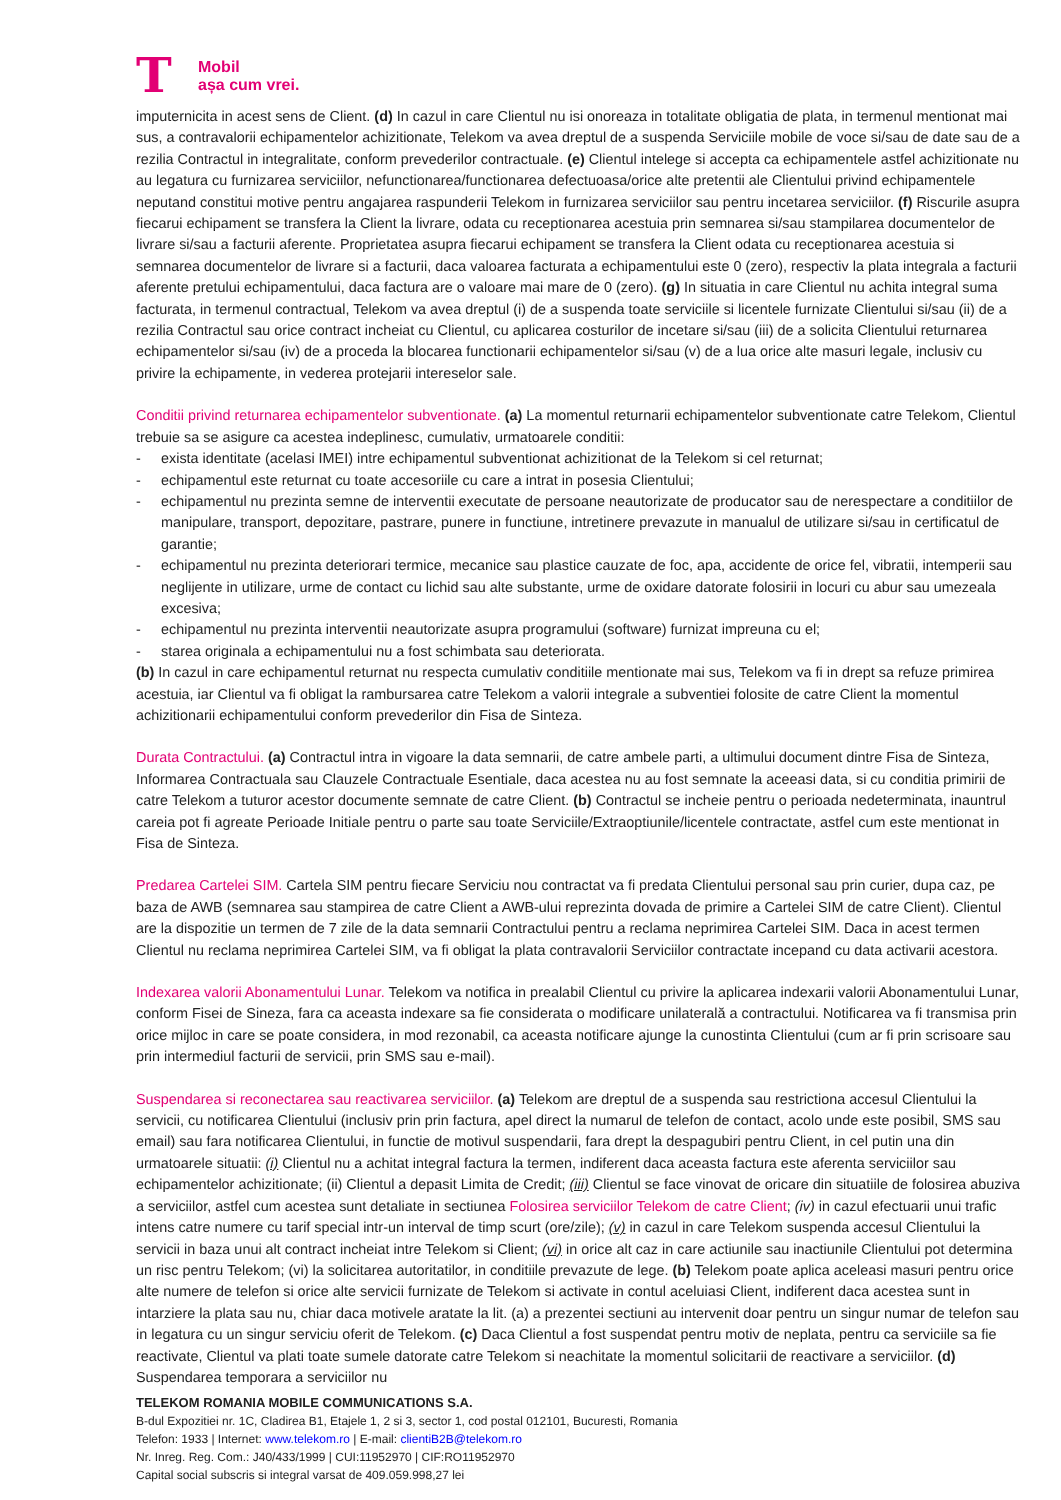T
Mobil
așa cum vrei.
imputernicita in acest sens de Client. (d) In cazul in care Clientul nu isi onoreaza in totalitate obligatia de plata, in termenul mentionat mai sus, a contravalorii echipamentelor achizitionate, Telekom va avea dreptul de a suspenda Serviciile mobile de voce si/sau de date sau de a rezilia Contractul in integralitate, conform prevederilor contractuale. (e) Clientul intelege si accepta ca echipamentele astfel achizitionate nu au legatura cu furnizarea serviciilor, nefunctionarea/functionarea defectuoasa/orice alte pretentii ale Clientului privind echipamentele neputand constitui motive pentru angajarea raspunderii Telekom in furnizarea serviciilor sau pentru incetarea serviciilor. (f) Riscurile asupra fiecarui echipament se transfera la Client la livrare, odata cu receptionarea acestuia prin semnarea si/sau stampilarea documentelor de livrare si/sau a facturii aferente. Proprietatea asupra fiecarui echipament se transfera la Client odata cu receptionarea acestuia si semnarea documentelor de livrare si a facturii, daca valoarea facturata a echipamentului este 0 (zero), respectiv la plata integrala a facturii aferente pretului echipamentului, daca factura are o valoare mai mare de 0 (zero). (g) In situatia in care Clientul nu achita integral suma facturata, in termenul contractual, Telekom va avea dreptul (i) de a suspenda toate serviciile si licentele furnizate Clientului si/sau (ii) de a rezilia Contractul sau orice contract incheiat cu Clientul, cu aplicarea costurilor de incetare si/sau (iii) de a solicita Clientului returnarea echipamentelor si/sau (iv) de a proceda la blocarea functionarii echipamentelor si/sau (v) de a lua orice alte masuri legale, inclusiv cu privire la echipamente, in vederea protejarii intereselor sale.
Conditii privind returnarea echipamentelor subventionate. (a) La momentul returnarii echipamentelor subventionate catre Telekom, Clientul trebuie sa se asigure ca acestea indeplinesc, cumulativ, urmatoarele conditii:
- exista identitate (acelasi IMEI) intre echipamentul subventionat achizitionat de la Telekom si cel returnat;
- echipamentul este returnat cu toate accesoriile cu care a intrat in posesia Clientului;
- echipamentul nu prezinta semne de interventii executate de persoane neautorizate de producator sau de nerespectare a conditiilor de manipulare, transport, depozitare, pastrare, punere in functiune, intretinere prevazute in manualul de utilizare si/sau in certificatul de garantie;
- echipamentul nu prezinta deteriorari termice, mecanice sau plastice cauzate de foc, apa, accidente de orice fel, vibratii, intemperii sau neglijente in utilizare, urme de contact cu lichid sau alte substante, urme de oxidare datorate folosirii in locuri cu abur sau umezeala excesiva;
- echipamentul nu prezinta interventii neautorizate asupra programului (software) furnizat impreuna cu el;
- starea originala a echipamentului nu a fost schimbata sau deteriorata.
(b) In cazul in care echipamentul returnat nu respecta cumulativ conditiile mentionate mai sus, Telekom va fi in drept sa refuze primirea acestuia, iar Clientul va fi obligat la rambursarea catre Telekom a valorii integrale a subventiei folosite de catre Client la momentul achizitionarii echipamentului conform prevederilor din Fisa de Sinteza.
Durata Contractului. (a) Contractul intra in vigoare la data semnarii, de catre ambele parti, a ultimului document dintre Fisa de Sinteza, Informarea Contractuala sau Clauzele Contractuale Esentiale, daca acestea nu au fost semnate la aceeasi data, si cu conditia primirii de catre Telekom a tuturor acestor documente semnate de catre Client. (b) Contractul se incheie pentru o perioada nedeterminata, inauntrul careia pot fi agreate Perioade Initiale pentru o parte sau toate Serviciile/Extraoptiunile/licentele contractate, astfel cum este mentionat in Fisa de Sinteza.
Predarea Cartelei SIM. Cartela SIM pentru fiecare Serviciu nou contractat va fi predata Clientului personal sau prin curier, dupa caz, pe baza de AWB (semnarea sau stampirea de catre Client a AWB-ului reprezinta dovada de primire a Cartelei SIM de catre Client). Clientul are la dispozitie un termen de 7 zile de la data semnarii Contractului pentru a reclama neprimirea Cartelei SIM. Daca in acest termen Clientul nu reclama neprimirea Cartelei SIM, va fi obligat la plata contravalorii Serviciilor contractate incepand cu data activarii acestora.
Indexarea valorii Abonamentului Lunar. Telekom va notifica in prealabil Clientul cu privire la aplicarea indexarii valorii Abonamentului Lunar, conform Fisei de Sineza, fara ca aceasta indexare sa fie considerata o modificare unilaterală a contractului. Notificarea va fi transmisa prin orice mijloc in care se poate considera, in mod rezonabil, ca aceasta notificare ajunge la cunostinta Clientului (cum ar fi prin scrisoare sau prin intermediul facturii de servicii, prin SMS sau e-mail).
Suspendarea si reconectarea sau reactivarea serviciilor. (a) Telekom are dreptul de a suspenda sau restrictiona accesul Clientului la servicii, cu notificarea Clientului (inclusiv prin prin factura, apel direct la numarul de telefon de contact, acolo unde este posibil, SMS sau email) sau fara notificarea Clientului, in functie de motivul suspendarii, fara drept la despagubiri pentru Client, in cel putin una din urmatoarele situatii: (i) Clientul nu a achitat integral factura la termen, indiferent daca aceasta factura este aferenta serviciilor sau echipamentelor achizitionate; (ii) Clientul a depasit Limita de Credit; (iii) Clientul se face vinovat de oricare din situatiile de folosirea abuziva a serviciilor, astfel cum acestea sunt detaliate in sectiunea Folosirea serviciilor Telekom de catre Client; (iv) in cazul efectuarii unui trafic intens catre numere cu tarif special intr-un interval de timp scurt (ore/zile); (v) in cazul in care Telekom suspenda accesul Clientului la servicii in baza unui alt contract incheiat intre Telekom si Client; (vi) in orice alt caz in care actiunile sau inactiunile Clientului pot determina un risc pentru Telekom; (vi) la solicitarea autoritatilor, in conditiile prevazute de lege. (b) Telekom poate aplica aceleasi masuri pentru orice alte numere de telefon si orice alte servicii furnizate de Telekom si activate in contul aceluiasi Client, indiferent daca acestea sunt in intarziere la plata sau nu, chiar daca motivele aratate la lit. (a) a prezentei sectiuni au intervenit doar pentru un singur numar de telefon sau in legatura cu un singur serviciu oferit de Telekom. (c) Daca Clientul a fost suspendat pentru motiv de neplata, pentru ca serviciile sa fie reactivate, Clientul va plati toate sumele datorate catre Telekom si neachitate la momentul solicitarii de reactivare a serviciilor. (d) Suspendarea temporara a serviciilor nu
TELEKOM ROMANIA MOBILE COMMUNICATIONS S.A.
B-dul Expozitiei nr. 1C, Cladirea B1, Etajele 1, 2 si 3, sector 1, cod postal 012101, Bucuresti, Romania
Telefon: 1933 | Internet: www.telekom.ro | E-mail: clientiB2B@telekom.ro
Nr. Inreg. Reg. Com.: J40/433/1999 | CUI:11952970 | CIF:RO11952970
Capital social subscris si integral varsat de 409.059.998,27 lei